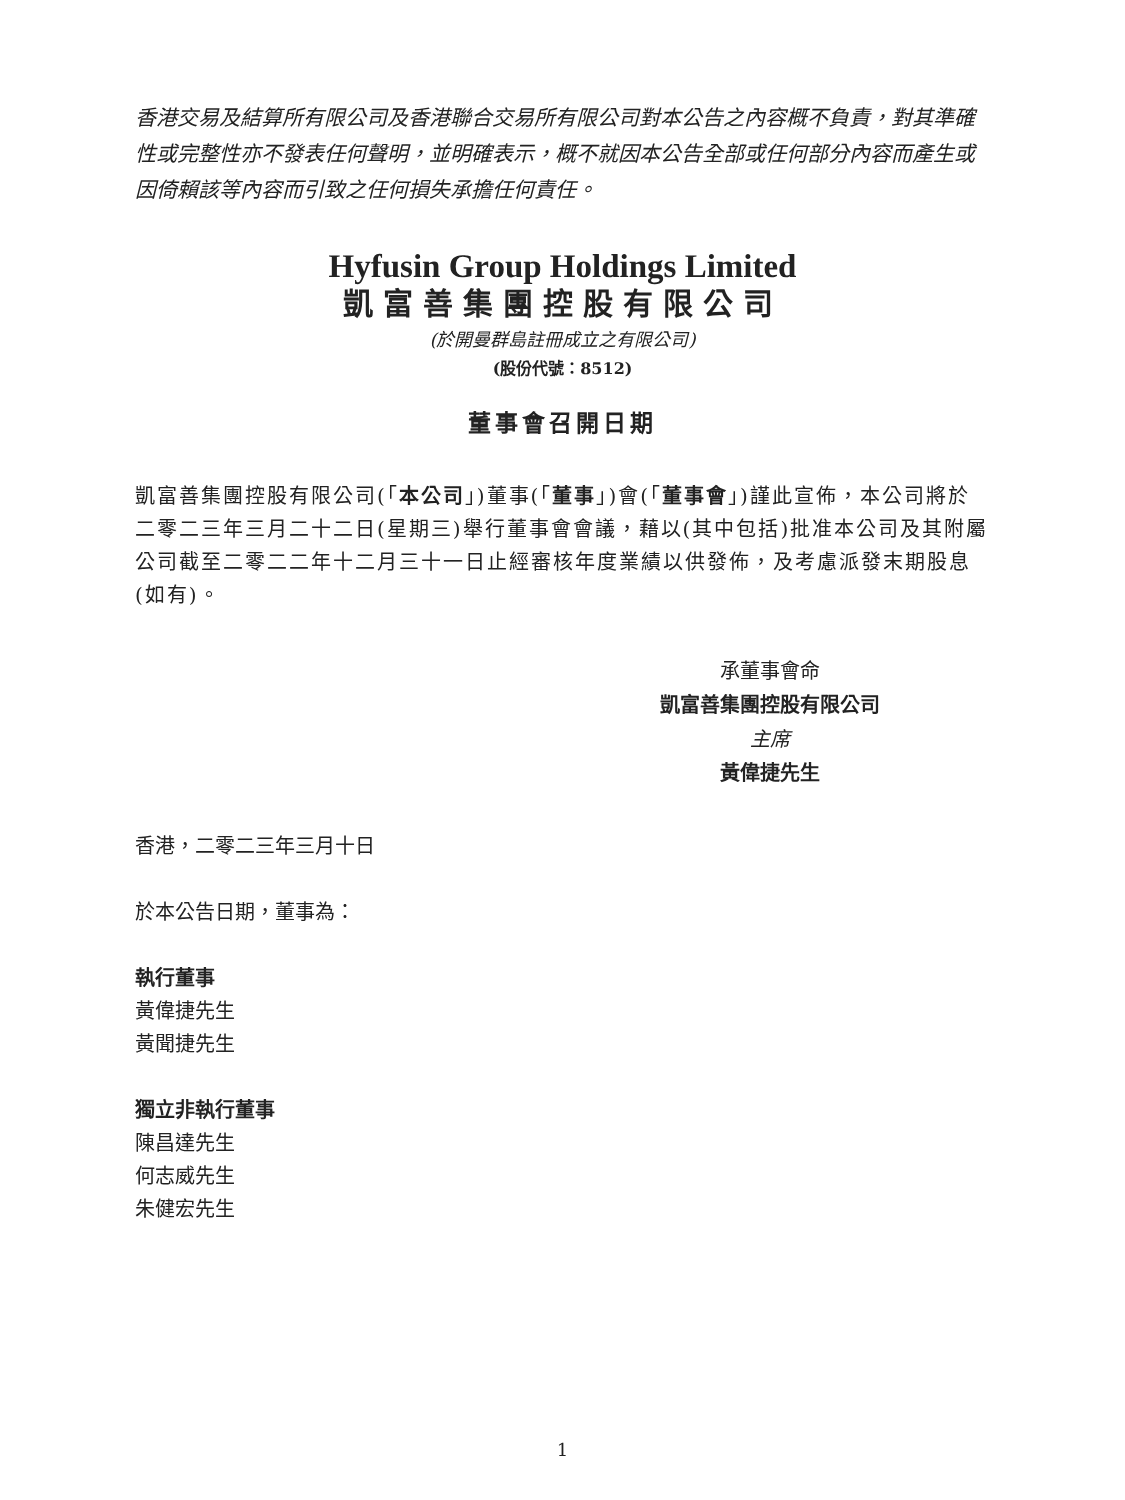香港交易及結算所有限公司及香港聯合交易所有限公司對本公告之內容概不負責，對其準確性或完整性亦不發表任何聲明，並明確表示，概不就因本公告全部或任何部分內容而產生或因倚賴該等內容而引致之任何損失承擔任何責任。
Hyfusin Group Holdings Limited
凱富善集團控股有限公司
(於開曼群島註冊成立之有限公司)
(股份代號：8512)
董事會召開日期
凱富善集團控股有限公司(「本公司」)董事(「董事」)會(「董事會」)謹此宣佈，本公司將於二零二三年三月二十二日(星期三)舉行董事會會議，藉以(其中包括)批准本公司及其附屬公司截至二零二二年十二月三十一日止經審核年度業績以供發佈，及考慮派發末期股息(如有)。
承董事會命
凱富善集團控股有限公司
主席
黃偉捷先生
香港，二零二三年三月十日
於本公告日期，董事為：
執行董事
黃偉捷先生
黃聞捷先生
獨立非執行董事
陳昌達先生
何志威先生
朱健宏先生
1